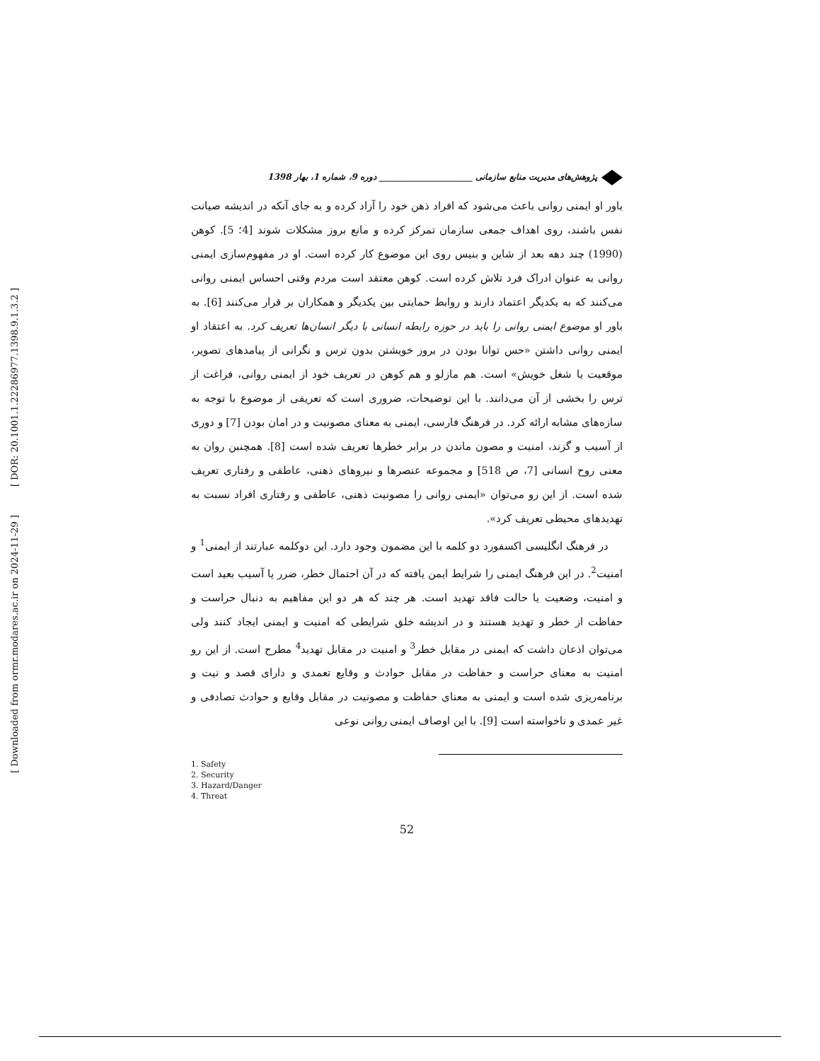[ DOR: 20.1001.1.22286977.1398.9.1.3.2 ]
[ Downloaded from ormr.modares.ac.ir on 2024-11-29 ]
پژوهش‌های مدیریت منابع سازمانی ______________________ دوره 9، شماره 1، بهار 1398
باور او ایمنی روانی باعث می‌شود که افراد ذهن خود را آزاد کرده و به جای آنکه در اندیشه صیانت نفس باشند، روی اهداف جمعی سازمان تمرکز کرده و مانع بروز مشکلات شوند [4؛ 5]. کوهن (1990) چند دهه بعد از شاین و بنیس روی این موضوع کار کرده است. او در مفهوم‌سازی ایمنی روانی به عنوان ادراک فرد تلاش کرده است. کوهن معتقد است مردم وقتی احساس ایمنی روانی می‌کنند که به یکدیگر اعتماد دارند و روابط حمایتی بین یکدیگر و همکاران بر قرار می‌کنند [6]. به باور او موضوع ایمنی روانی را باید در حوزه رابطه انسانی با دیگر انسان‌ها تعریف کرد. به اعتقاد او ایمنی روانی داشتن «حس توانا بودن در بروز خویشتن بدون ترس و نگرانی از پیامدهای تصویر، موقعیت یا شغل خویش» است. هم مازلو و هم کوهن در تعریف خود از ایمنی روانی، فراغت از ترس را بخشی از آن می‌دانند. با این توضیحات، ضروری است که تعریفی از موضوع با توجه به سازه‌های مشابه ارائه کرد. در فرهنگ فارسی، ایمنی به معنای مصونیت و در امان بودن [7] و دوری از آسیب و گزند، امنیت و مصون ماندن در برابر خطرها تعریف شده است [8]. همچنبن روان به معنی روح انسانی [7، ص 518] و مجموعه عنصرها و نیروهای ذهنی، عاطفی و رفتاری تعریف شده است. از این رو می‌توان «ایمنی روانی را مصونیت ذهنی، عاطفی و رفتاری افراد نسبت به تهدیدهای محیطی تعریف کرد».
در فرهنگ انگلیسی اکسفورد دو کلمه با این مضمون وجود دارد. این دوکلمه عبارتند از ایمنی<sup>1</sup> و امنیت<sup>2</sup>. در این فرهنگ ایمنی را شرایط ایمن یافته که در آن احتمال خطر، ضرر یا آسیب بعید است و امنیت، وضعیت یا حالت فاقد تهدید است. هر چند که هر دو این مفاهیم به دنبال حراست و حفاظت از خطر و تهدید هستند و در اندیشه خلق شرایطی که امنیت و ایمنی ایجاد کنند ولی می‌توان اذعان داشت که ایمنی در مقابل خطر<sup>3</sup> و امنیت در مقابل تهدید<sup>4</sup> مطرح است. از این رو امنیت به معنای حراست و حفاظت در مقابل حوادث و وقایع تعمدی و دارای قصد و نیت و برنامه‌ریزی شده است و ایمنی به معنای حفاظت و مصونیت در مقابل وقایع و حوادث تصادفی و غیر عمدی و ناخواسته است [9]. با این اوصاف ایمنی روانی نوعی
1. Safety
2. Security
3. Hazard/Danger
4. Threat
52